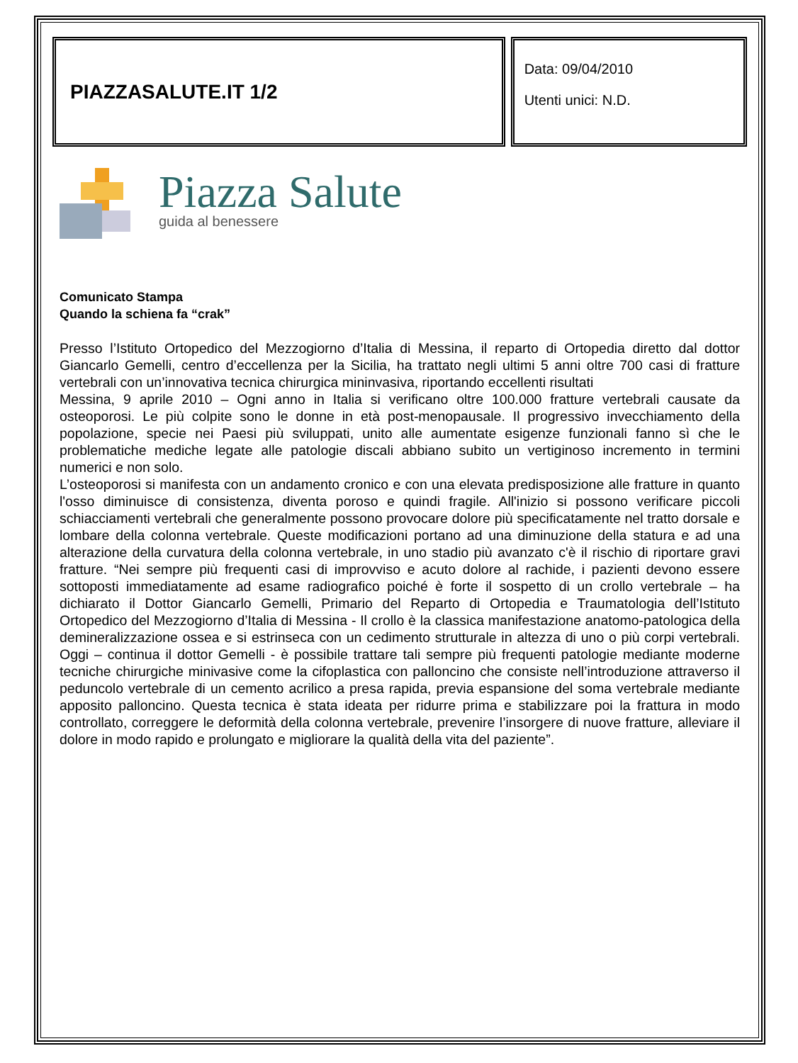PIAZZASALUTE.IT 1/2
Data: 09/04/2010
Utenti unici: N.D.
Piazza Salute
guida al benessere
Comunicato Stampa
Quando la schiena fa “crak”
Presso l’Istituto Ortopedico del Mezzogiorno d’Italia di Messina, il reparto di Ortopedia diretto dal dottor Giancarlo Gemelli, centro d’eccellenza per la Sicilia, ha trattato negli ultimi 5 anni oltre 700 casi di fratture vertebrali con un’innovativa tecnica chirurgica mininvasiva, riportando eccellenti risultati
Messina, 9 aprile 2010 – Ogni anno in Italia si verificano oltre 100.000 fratture vertebrali causate da osteoporosi. Le più colpite sono le donne in età post-menopausale. Il progressivo invecchiamento della popolazione, specie nei Paesi più sviluppati, unito alle aumentate esigenze funzionali fanno sì che le problematiche mediche legate alle patologie discali abbiano subito un vertiginoso incremento in termini numerici e non solo.
L’osteoporosi si manifesta con un andamento cronico e con una elevata predisposizione alle fratture in quanto l'osso diminuisce di consistenza, diventa poroso e quindi fragile. All'inizio si possono verificare piccoli schiacciamenti vertebrali che generalmente possono provocare dolore più specificatamente nel tratto dorsale e lombare della colonna vertebrale. Queste modificazioni portano ad una diminuzione della statura e ad una alterazione della curvatura della colonna vertebrale, in uno stadio più avanzato c'è il rischio di riportare gravi fratture. “Nei sempre più frequenti casi di improvviso e acuto dolore al rachide, i pazienti devono essere sottoposti immediatamente ad esame radiografico poiché è forte il sospetto di un crollo vertebrale – ha dichiarato il Dottor Giancarlo Gemelli, Primario del Reparto di Ortopedia e Traumatologia dell’Istituto Ortopedico del Mezzogiorno d’Italia di Messina - Il crollo è la classica manifestazione anatomo-patologica della demineralizzazione ossea e si estrinseca con un cedimento strutturale in altezza di uno o più corpi vertebrali. Oggi – continua il dottor Gemelli - è possibile trattare tali sempre più frequenti patologie mediante moderne tecniche chirurgiche minivasive come la cifoplastica con palloncino che consiste nell’introduzione attraverso il peduncolo vertebrale di un cemento acrilico a presa rapida, previa espansione del soma vertebrale mediante apposito palloncino. Questa tecnica è stata ideata per ridurre prima e stabilizzare poi la frattura in modo controllato, correggere le deformità della colonna vertebrale, prevenire l’insorgere di nuove fratture, alleviare il dolore in modo rapido e prolungato e migliorare la qualità della vita del paziente”.